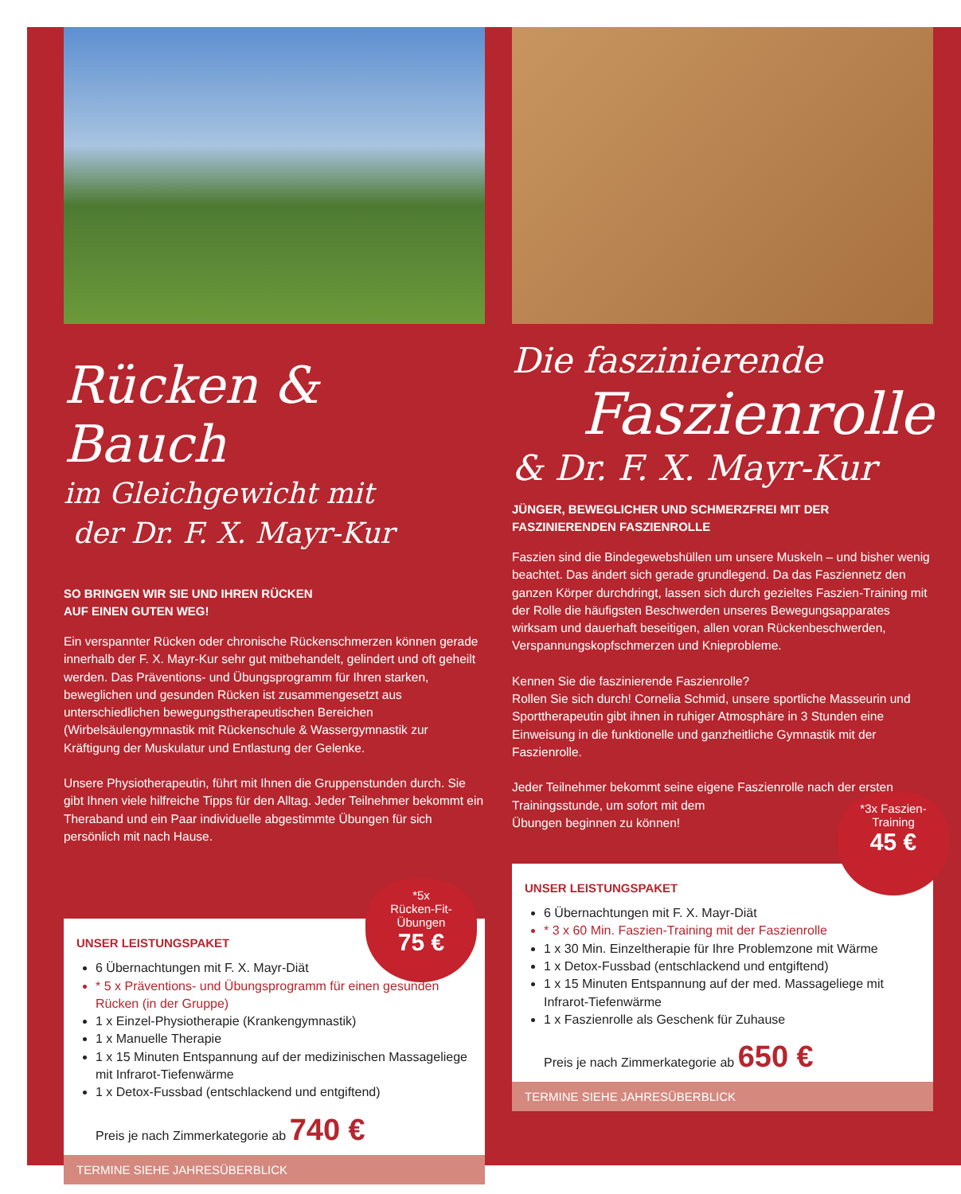Rücken & Bauch
im Gleichgewicht mit
der Dr. F. X. Mayr-Kur
SO BRINGEN WIR SIE UND IHREN RÜCKEN
AUF EINEN GUTEN WEG!
Ein verspannter Rücken oder chronische Rückenschmerzen können gerade innerhalb der F. X. Mayr-Kur sehr gut mitbehandelt, gelindert und oft geheilt werden. Das Präventions- und Übungsprogramm für Ihren starken, beweglichen und gesunden Rücken ist zusammengesetzt aus unterschiedlichen bewegungstherapeutischen Bereichen (Wirbelsäulengymnastik mit Rückenschule & Wassergymnastik zur Kräftigung der Muskulatur und Entlastung der Gelenke.
Unsere Physiotherapeutin, führt mit Ihnen die Gruppenstunden durch. Sie gibt Ihnen viele hilfreiche Tipps für den Alltag. Jeder Teilnehmer bekommt ein Theraband und ein Paar individuelle abgestimmte Übungen für sich persönlich mit nach Hause.
*5x
Rücken-Fit-
Übungen
75 €
UNSER LEISTUNGSPAKET
6 Übernachtungen mit F. X. Mayr-Diät
* 5 x Präventions- und Übungsprogramm für einen gesunden Rücken (in der Gruppe)
1 x Einzel-Physiotherapie (Krankengymnastik)
1 x Manuelle Therapie
1 x 15 Minuten Entspannung auf der medizinischen Massageliege mit Infrarot-Tiefenwärme
1 x Detox-Fussbad (entschlackend und entgiftend)
Preis je nach Zimmerkategorie ab 740 €
TERMINE SIEHE JAHRESÜBERBLICK
Die faszinierende
Faszienrolle
& Dr. F. X. Mayr-Kur
JÜNGER, BEWEGLICHER UND SCHMERZFREI MIT DER FASZINIERENDEN FASZIENROLLE
Faszien sind die Bindegewebshüllen um unsere Muskeln – und bisher wenig beachtet. Das ändert sich gerade grundlegend. Da das Fasziennetz den ganzen Körper durchdringt, lassen sich durch gezieltes Faszien-Training mit der Rolle die häufigsten Beschwerden unseres Bewegungsapparates wirksam und dauerhaft beseitigen, allen voran Rückenbeschwerden, Verspannungskopfschmerzen und Knieprobleme.
Kennen Sie die faszinierende Faszienrolle?
Rollen Sie sich durch! Cornelia Schmid, unsere sportliche Masseurin und Sporttherapeutin gibt ihnen in ruhiger Atmosphäre in 3 Stunden eine Einweisung in die funktionelle und ganzheitliche Gymnastik mit der Faszienrolle.
Jeder Teilnehmer bekommt seine eigene Faszienrolle nach der ersten Trainingsstunde, um sofort mit dem
Übungen beginnen zu können!
*3x Faszien-
Training
45 €
UNSER LEISTUNGSPAKET
6 Übernachtungen mit F. X. Mayr-Diät
* 3 x 60 Min. Faszien-Training mit der Faszienrolle
1 x 30 Min. Einzeltherapie für Ihre Problemzone mit Wärme
1 x Detox-Fussbad (entschlackend und entgiftend)
1 x 15 Minuten Entspannung auf der med. Massageliege mit Infrarot-Tiefenwärme
1 x Faszienrolle als Geschenk für Zuhause
Preis je nach Zimmerkategorie ab 650 €
TERMINE SIEHE JAHRESÜBERBLICK